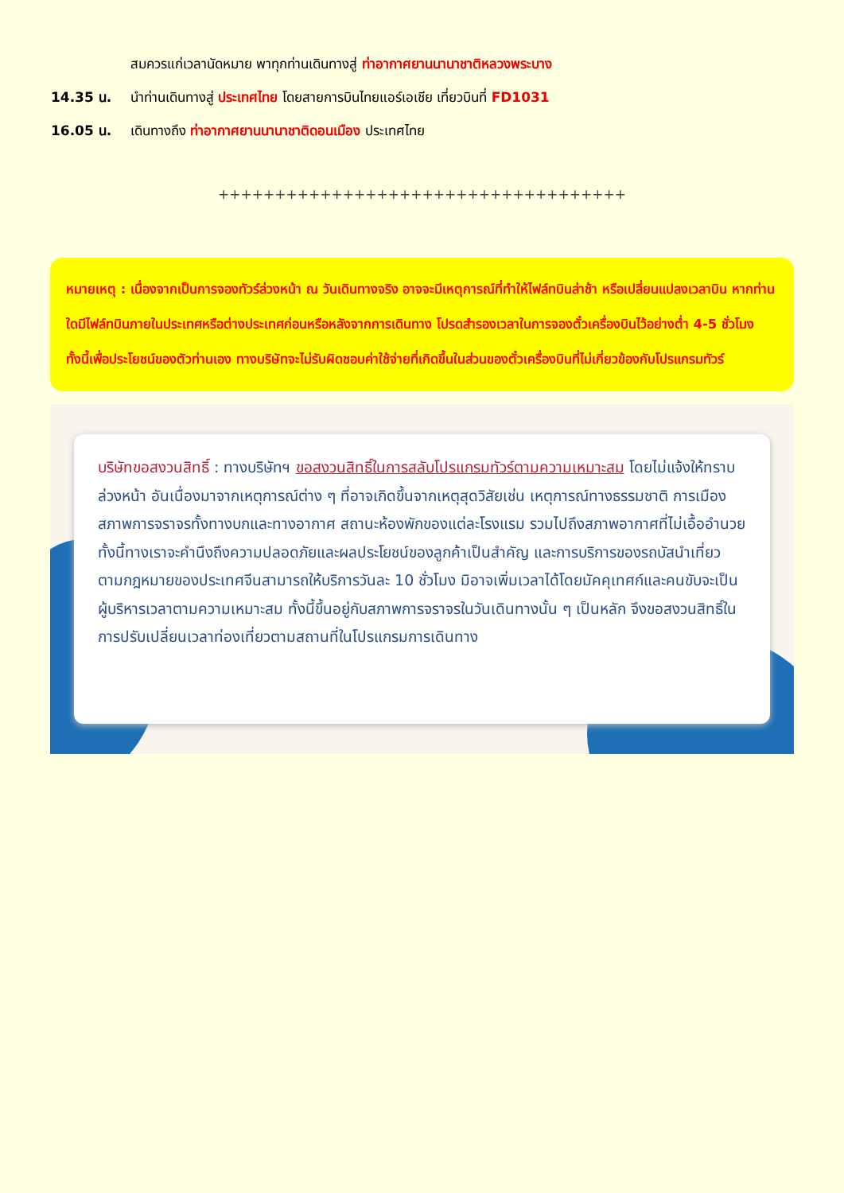สมควรแก่เวลานัดหมาย พาทุกท่านเดินทางสู่ ท่าอากาศยานนานาชาติหลวงพระบาง
14.35 น. นำท่านเดินทางสู่ ประเทศไทย โดยสายการบินไทยแอร์เอเชีย เที่ยวบินที่ FD1031
16.05 น. เดินทางถึง ท่าอากาศยานนานาชาติดอนเมือง ประเทศไทย
++++++++++++++++++++++++++++++++++++
หมายเหตุ : เนื่องจากเป็นการจองทัวร์ล่วงหน้า ณ วันเดินทางจริง อาจจะมีเหตุการณ์ที่ทำให้ไฟล์ทบินล่าช้า หรือเปลี่ยนแปลงเวลาบิน หากท่านใดมีไฟล์ทบินภายในประเทศหรือต่างประเทศก่อนหรือหลังจากการเดินทาง โปรดสำรองเวลาในการจองตั๋วเครื่องบินไว้อย่างต่ำ 4-5 ชั่วโมง ทั้งนี้เพื่อประโยชน์ของตัวท่านเอง ทางบริษัทจะไม่รับผิดชอบค่าใช้จ่ายที่เกิดขึ้นในส่วนของตั๋วเครื่องบินที่ไม่เกี่ยวข้องกับโปรแกรมทัวร์
บริษัทขอสงวนสิทธิ์ : ทางบริษัทฯ ขอสงวนสิทธิ์ในการสลับโปรแกรมทัวร์ตามความเหมาะสม โดยไม่แจ้งให้ทราบล่วงหน้า อันเนื่องมาจากเหตุการณ์ต่าง ๆ ที่อาจเกิดขึ้นจากเหตุสุดวิสัยเช่น เหตุการณ์ทางธรรมชาติ การเมือง สภาพการจราจรทั้งทางบกและทางอากาศ สถานะห้องพักของแต่ละโรงแรม รวมไปถึงสภาพอากาศที่ไม่เอื้ออำนวย ทั้งนี้ทางเราจะคำนึงถึงความปลอดภัยและผลประโยชน์ของลูกค้าเป็นสำคัญ และการบริการของรถบัสนำเที่ยวตามกฎหมายของประเทศจีนสามารถให้บริการวันละ 10 ชั่วโมง มิอาจเพิ่มเวลาได้โดยมัคคุเทศก์และคนขับจะเป็นผู้บริหารเวลาตามความเหมาะสม ทั้งนี้ขึ้นอยู่กับสภาพการจราจรในวันเดินทางนั้น ๆ เป็นหลัก จึงขอสงวนสิทธิ์ในการปรับเปลี่ยนเวลาท่องเที่ยวตามสถานที่ในโปรแกรมการเดินทาง